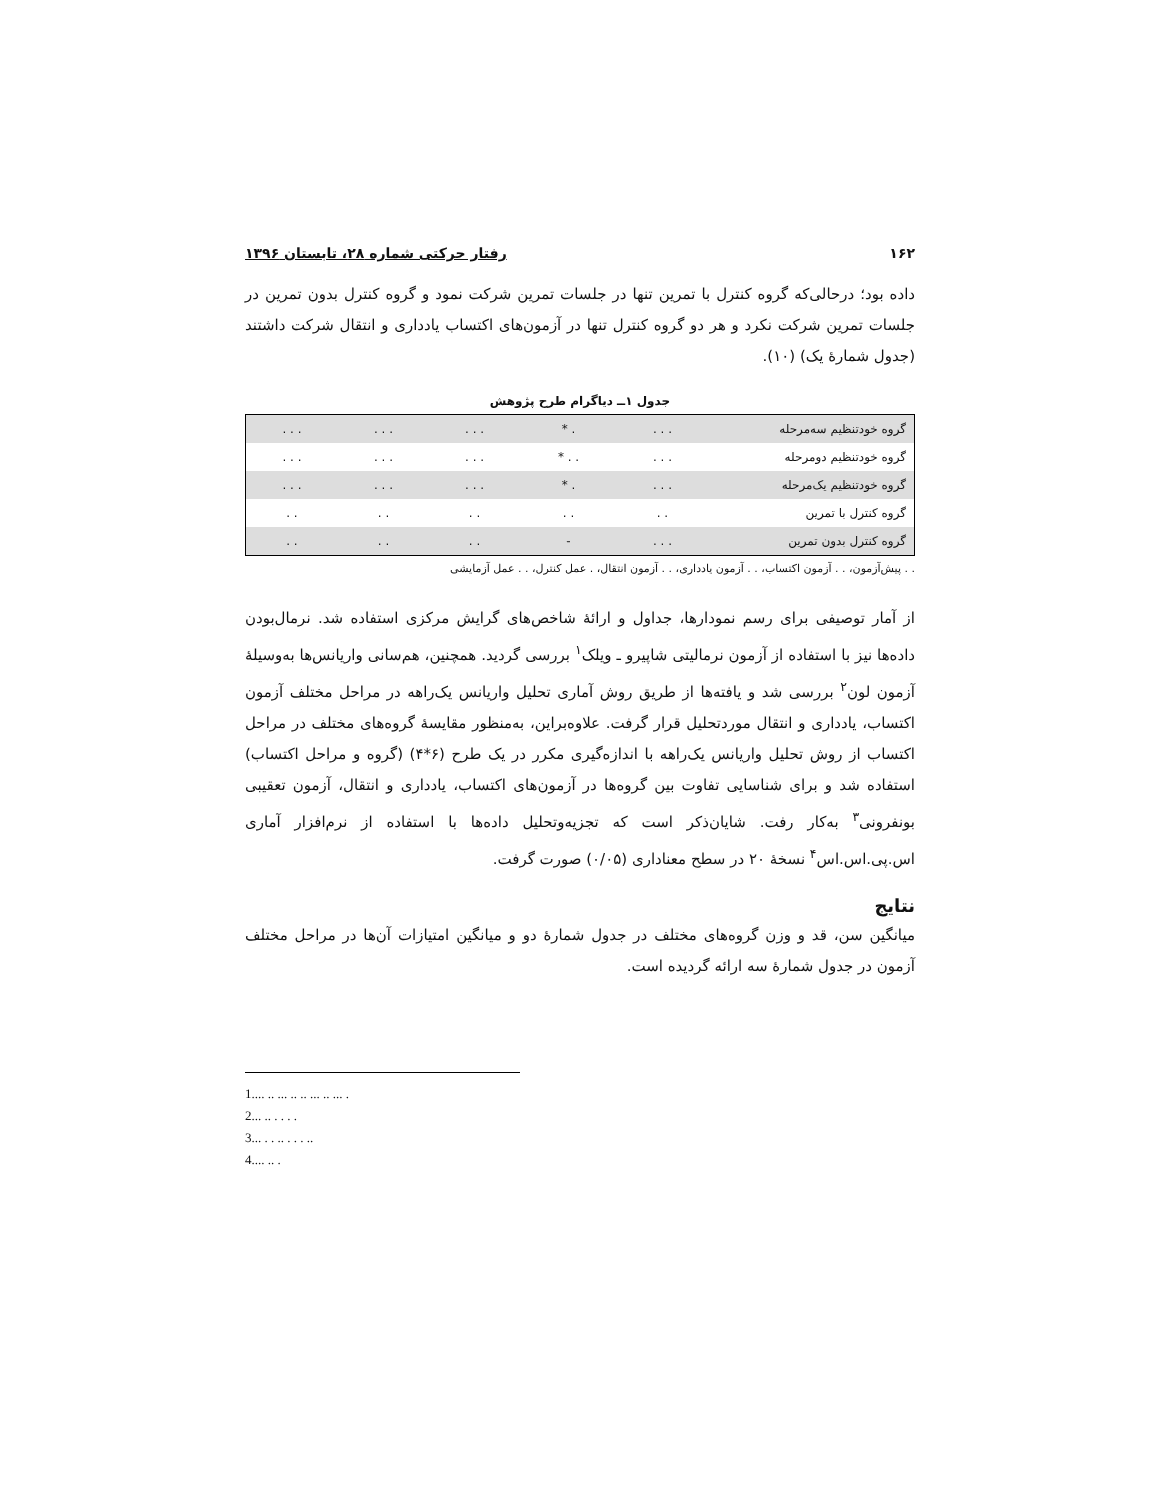۱۶۲ رفتار حرکتی شماره ۲۸، تابستان ۱۳۹۶
داده بود؛ درحالی‌که گروه کنترل با تمرین تنها در جلسات تمرین شرکت نمود و گروه کنترل بدون تمرین در جلسات تمرین شرکت نکرد و هر دو گروه کنترل تنها در آزمون‌های اکتساب یادداری و انتقال شرکت داشتند (جدول شمارهٔ یک) (۱۰).
جدول ۱ــ دیاگرام طرح پژوهش
| گروه خودتنظیم سه‌مرحله | . . . | . * | . . . | . . . | . . . |
| گروه خودتنظیم دومرحله | . . . | . . * | . . . | . . . | . . . |
| گروه خودتنظیم یک‌مرحله | . . . | . * | . . . | . . . | . . . |
| گروه کنترل با تمرین | . . | . . | . . | . . | . . |
| گروه کنترل بدون تمرین | . . . | - | . . | . . | . . |
. . پیش‌آزمون، . . آزمون اکتساب، . . آزمون یادداری، . . آزمون انتقال، . عمل کنترل، . . عمل آزمایشی
از آمار توصیفی برای رسم نمودارها، جداول و ارائهٔ شاخص‌های گرایش مرکزی استفاده شد. نرمال‌بودن داده‌ها نیز با استفاده از آزمون نرمالیتی شاپیرو ـ ویلک<sup>۱</sup> بررسی گردید. همچنین، هم‌سانی واریانس‌ها به‌وسیلهٔ آزمون لون<sup>۲</sup> بررسی شد و یافته‌ها از طریق روش آماری تحلیل واریانس یک‌راهه در مراحل مختلف آزمون اکتساب، یادداری و انتقال موردتحلیل قرار گرفت. علاوه‌براین، به‌منظور مقایسهٔ گروه‌های مختلف در مراحل اکتساب از روش تحلیل واریانس یک‌راهه با اندازه‌گیری مکرر در یک طرح (۶*۴) (گروه و مراحل اکتساب) استفاده شد و برای شناسایی تفاوت بین گروه‌ها در آزمون‌های اکتساب، یادداری و انتقال، آزمون تعقیبی بونفرونی<sup>۳</sup> به‌کار رفت. شایان‌ذکر است که تجزیه‌وتحلیل داده‌ها با استفاده از نرم‌افزار آماری اس.پی.اس.اس<sup>۴</sup> نسخهٔ ۲۰ در سطح معناداری (۰/۰۵) صورت گرفت.
نتایج
میانگین سن، قد و وزن گروه‌های مختلف در جدول شمارهٔ دو و میانگین امتیازات آن‌ها در مراحل مختلف آزمون در جدول شمارهٔ سه ارائه گردیده است.
1.... .. ... .. .. ... .. ... .
2... .. . . . .
3... . . .. . . . ..
4.... .. .